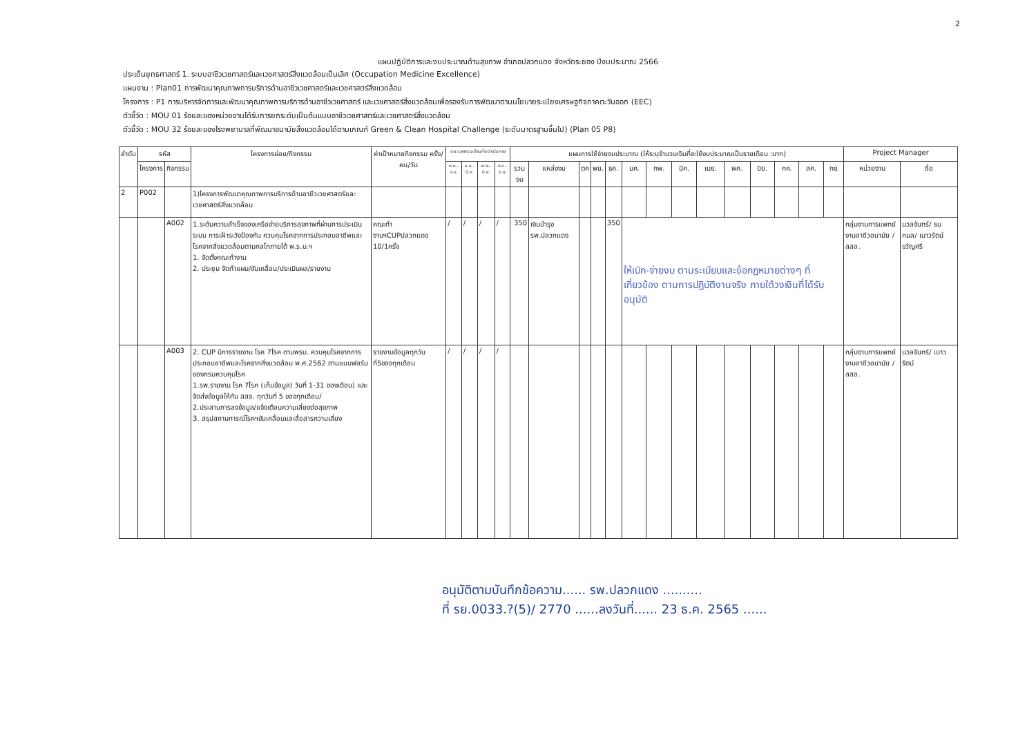2
แผนปฏิบัติการและงบประมาณด้านสุขภาพ อำเภอปลวกแดง จังหวัดระยอง ปีงบประมาณ 2566
ประเด็นยุทธศาสตร์ 1. ระบบอาชีวเวชศาสตร์และเวชศาสตร์สิ่งแวดล้อมเป็นเลิศ (Occupation Medicine Excellence)
แผนงาน : Plan01 การพัฒนาคุณภาพการบริการด้านอาชีวเวชศาสตร์และเวชศาสตร์สิ่งแวดล้อม
โครงการ : P1 การบริหารจัดการและพัฒนาคุณภาพการบริการด้านอาชีวเวชศาสตร์ และเวชศาสตร์สิ่งแวดล้อมเพื่อรองรับการพัฒนาตามนโยบายระเบียงเศรษฐกิจภาคตะวันออก (EEC)
ตัวชี้วัด : MOU 01 ร้อยละของหน่วยงานได้รับการยกระดับเป็นต้นแบบอาชีวเวชศาสตร์และเวชศาสตร์สิ่งแวดล้อม
ตัวชี้วัด : MOU 32 ร้อยละของโรงพยาบาลที่พัฒนาอนามัยสิ่งแวดล้อมได้ตามเกณฑ์ Green & Clean Hospital Challenge (ระดับมาตรฐานขึ้นไป) (Plan 05 P8)
| ลำดับ | รหัส | | โครงการย่อย/กิจกรรม | ค่าเป้าหมายกิจกรรม ครั้ง/คน/วัน | ระยะเวลา(ระบุเดือนที่จะดำเนินการ) | | | | แผนการใช้จ่ายงบประมาณ (ให้ระบุจำนวนเงินที่จะใช้งบประมาณเป็นรายเดือน :บาท) | | | | | | | | | | | | | | Project Manager | |
| --- | --- | --- | --- | --- | --- | --- | --- | --- | --- | --- | --- | --- | --- | --- | --- | --- | --- | --- | --- | --- | --- | --- | --- | --- |
| | โครงการ | กิจกรรม | | | ต.ค.-ธ.ค. | ม.ค.-มี.ค. | เม.ย.-มิ.ย. | ก.ค.-ก.ย. | รวมงบ | แหล่งงบ | ตค | พย. | ธค. | มค. | กพ. | มีค. | เมย. | พค. | มิย. | กค. | สค. | กย | หน่วยงาน | ชื่อ |
| 2 | P002 | | 1)โครงการพัฒนาคุณภาพการบริการด้านอาชีวเวชศาสตร์และเวชศาสตร์สิ่งแวดล้อม | | | | | | | | | | | | | | | | | | | | | |
| | | A002 | 1.ระดับความสำเร็จของเครือข่ายบริการสุขภาพที่ผ่านการประเมินระบบ การเฝ้าระวังป้องกัน ควบคุมโรคจากการประกอบอาชีพและโรคจากสิ่งแวดล้อมตามกลไกภายใต้ พ.ร.บ.ฯ 1. จัดตั้งคณะทำงาน 2. ประชุม จัดทำแผน/ขับเคลื่อน/ประเมินผล/รายงาน | คณะทำงานฯCUPปลวกแดง 10/1ครั้ง | / | / | / | / | 350 | เงินบำรุง รพ.ปลวกแดง | | | 350 | ให้เบิก-จ่ายงบ ตามระเบียบและข้อกฎหมายต่างๆ ที่เกี่ยวข้อง ตามการปฏิบัติงานจริง ภายใต้วงเงินที่ได้รับอนุมัติ | | | | | | | | | กลุ่มงานการแพทย์ งานอาชีวอนามัย / สสอ. | นวลจันทร์/ ธนกมล/ เนาวรัตน์ ขวัญศรี |
| | | A003 | 2. CUP มีการรายงาน โรค 7โรค ตามพรบ. ควบคุมโรคจากการประกอบอาชีพและโรคจากสิ่งแวดล้อม พ.ศ.2562 ตามแบบฟอร์มของกรมควบคุมโรค 1.รพ.รายงาน โรค 7โรค (เก็บข้อมูล) วันที่ 1-31 ของเดือน) และจัดส่งข้อมูลให้กับ สสจ. ทุกวันที่ 5 ของทุกเดือน/ 2.ประสานการลงข้อมูล/แจ้งเตือนความเสี่ยงต่อสุขภาพ 3. สรุปสถานการณ์โรคฯขับเคลื่อนและสื่อสารความเสี่ยง | รายงานข้อมูลทุกวันที่5ของทุกเดือน | / | / | / | / | | | | | | | | | | | | | | | กลุ่มงานการแพทย์ งานอาชีวอนามัย / สสอ. | นวลจันทร์/ เนาวรัตน์ |
อนุมัติตามบันทึกข้อความ...... รพ.ปลวกแดง ..........
ที่ รย.0033.?(5)/ 2770 ......ลงวันที่...... 23 ธ.ค. 2565 ......